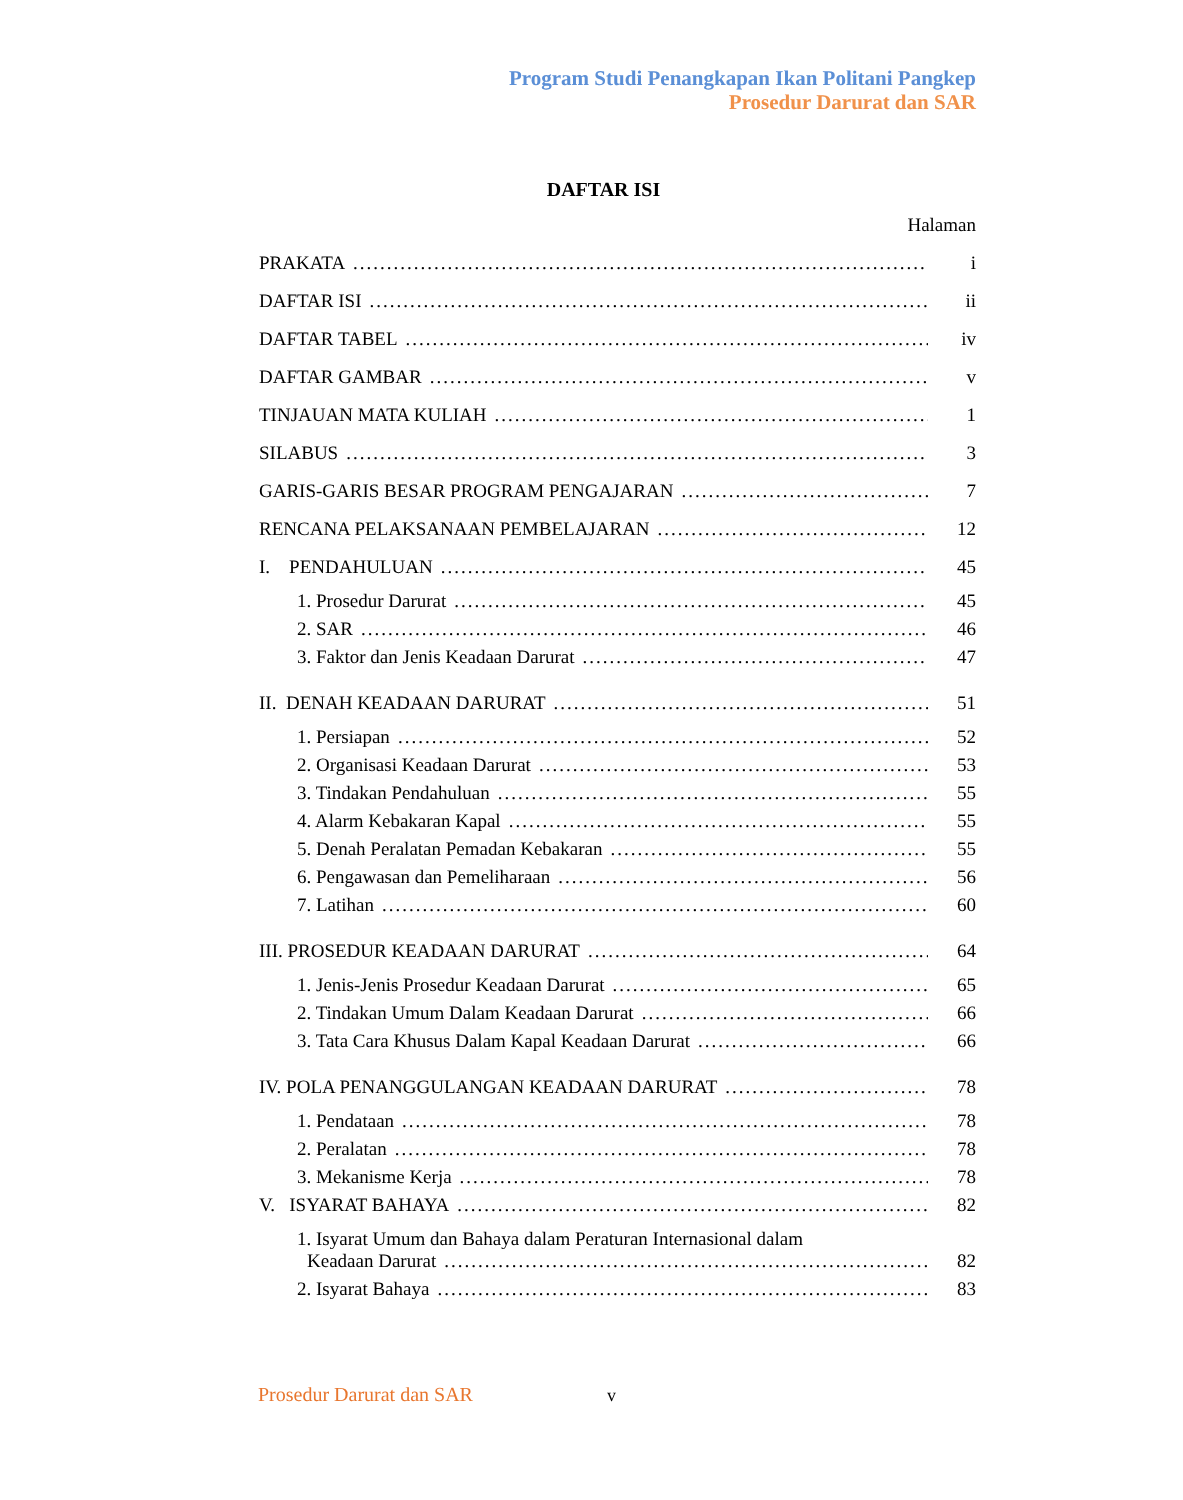Program Studi Penangkapan Ikan Politani Pangkep
Prosedur Darurat dan SAR
DAFTAR ISI
Halaman
PRAKATA i
DAFTAR ISI ii
DAFTAR TABEL iv
DAFTAR GAMBAR v
TINJAUAN MATA KULIAH 1
SILABUS 3
GARIS-GARIS BESAR PROGRAM PENGAJARAN 7
RENCANA PELAKSANAAN PEMBELAJARAN 12
I. PENDAHULUAN 45
1. Prosedur Darurat 45
2. SAR 46
3. Faktor dan Jenis Keadaan Darurat 47
II. DENAH KEADAAN DARURAT 51
1. Persiapan 52
2. Organisasi Keadaan Darurat 53
3. Tindakan Pendahuluan 55
4. Alarm Kebakaran Kapal 55
5. Denah Peralatan Pemadan Kebakaran 55
6. Pengawasan dan Pemeliharaan 56
7. Latihan 60
III. PROSEDUR KEADAAN DARURAT 64
1. Jenis-Jenis Prosedur Keadaan Darurat 65
2. Tindakan Umum Dalam Keadaan Darurat 66
3. Tata Cara Khusus Dalam Kapal Keadaan Darurat 66
IV. POLA PENANGGULANGAN KEADAAN DARURAT 78
1. Pendataan 78
2. Peralatan 78
3. Mekanisme Kerja 78
V. ISYARAT BAHAYA 82
1. Isyarat Umum dan Bahaya dalam Peraturan Internasional dalam
Keadaan Darurat 82
2. Isyarat Bahaya 83
Prosedur Darurat dan SAR v